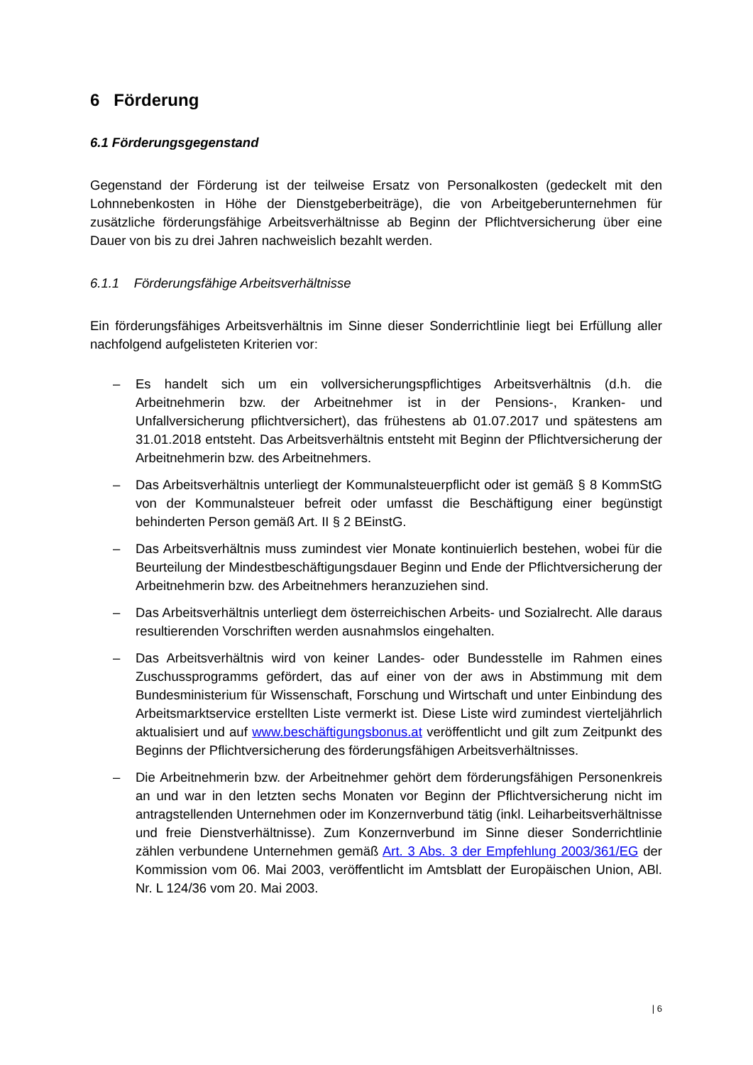6 Förderung
6.1 Förderungsgegenstand
Gegenstand der Förderung ist der teilweise Ersatz von Personalkosten (gedeckelt mit den Lohnnebenkosten in Höhe der Dienstgeberbeiträge), die von Arbeitgeberunternehmen für zusätzliche förderungsfähige Arbeitsverhältnisse ab Beginn der Pflichtversicherung über eine Dauer von bis zu drei Jahren nachweislich bezahlt werden.
6.1.1 Förderungsfähige Arbeitsverhältnisse
Ein förderungsfähiges Arbeitsverhältnis im Sinne dieser Sonderrichtlinie liegt bei Erfüllung aller nachfolgend aufgelisteten Kriterien vor:
– Es handelt sich um ein vollversicherungspflichtiges Arbeitsverhältnis (d.h. die Arbeitnehmerin bzw. der Arbeitnehmer ist in der Pensions-, Kranken- und Unfallversicherung pflichtversichert), das frühestens ab 01.07.2017 und spätestens am 31.01.2018 entsteht. Das Arbeitsverhältnis entsteht mit Beginn der Pflichtversicherung der Arbeitnehmerin bzw. des Arbeitnehmers.
– Das Arbeitsverhältnis unterliegt der Kommunalsteuerpflicht oder ist gemäß § 8 KommStG von der Kommunalsteuer befreit oder umfasst die Beschäftigung einer begünstigt behinderten Person gemäß Art. II § 2 BEinstG.
– Das Arbeitsverhältnis muss zumindest vier Monate kontinuierlich bestehen, wobei für die Beurteilung der Mindestbeschäftigungsdauer Beginn und Ende der Pflichtversicherung der Arbeitnehmerin bzw. des Arbeitnehmers heranzuziehen sind.
– Das Arbeitsverhältnis unterliegt dem österreichischen Arbeits- und Sozialrecht. Alle daraus resultierenden Vorschriften werden ausnahmslos eingehalten.
– Das Arbeitsverhältnis wird von keiner Landes- oder Bundesstelle im Rahmen eines Zuschussprogramms gefördert, das auf einer von der aws in Abstimmung mit dem Bundesministerium für Wissenschaft, Forschung und Wirtschaft und unter Einbindung des Arbeitsmarktservice erstellten Liste vermerkt ist. Diese Liste wird zumindest vierteljährlich aktualisiert und auf www.beschäftigungsbonus.at veröffentlicht und gilt zum Zeitpunkt des Beginns der Pflichtversicherung des förderungsfähigen Arbeitsverhältnisses.
– Die Arbeitnehmerin bzw. der Arbeitnehmer gehört dem förderungsfähigen Personenkreis an und war in den letzten sechs Monaten vor Beginn der Pflichtversicherung nicht im antragstellenden Unternehmen oder im Konzernverbund tätig (inkl. Leiharbeitsverhältnisse und freie Dienstverhältnisse). Zum Konzernverbund im Sinne dieser Sonderrichtlinie zählen verbundene Unternehmen gemäß Art. 3 Abs. 3 der Empfehlung 2003/361/EG der Kommission vom 06. Mai 2003, veröffentlicht im Amtsblatt der Europäischen Union, ABl. Nr. L 124/36 vom 20. Mai 2003.
| 6